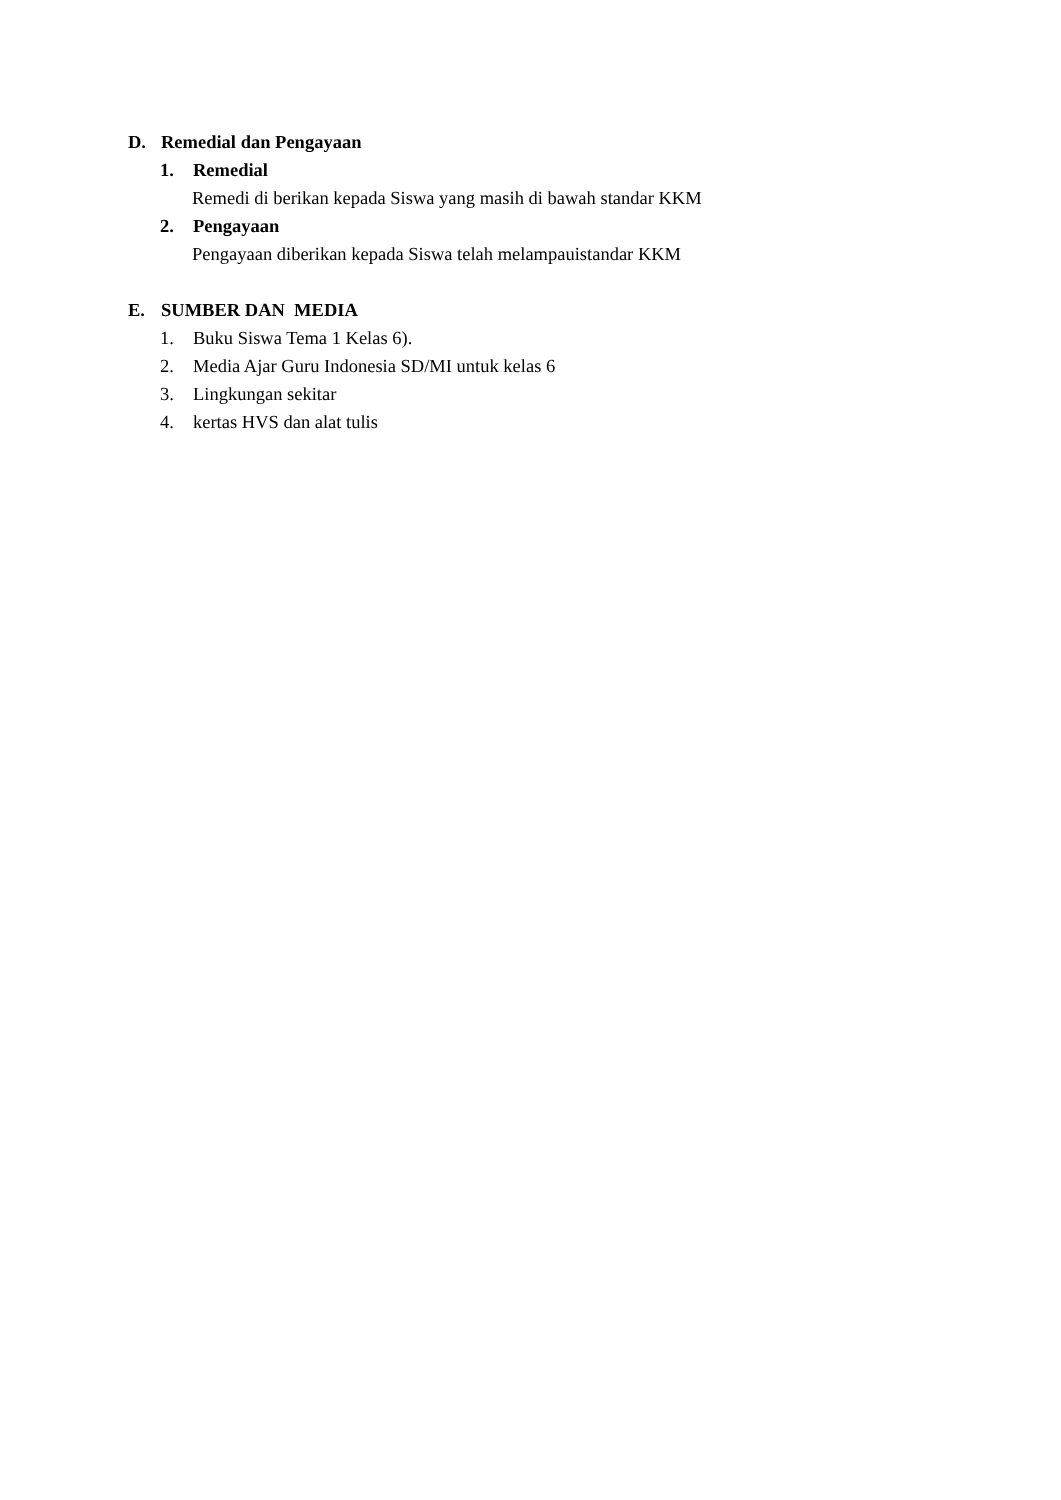D. Remedial dan Pengayaan
1. Remedial
Remedi di berikan kepada Siswa yang masih di bawah standar KKM
2. Pengayaan
Pengayaan diberikan kepada Siswa telah melampauistandar KKM
E. SUMBER DAN MEDIA
1. Buku Siswa Tema 1 Kelas 6).
2. Media Ajar Guru Indonesia SD/MI untuk kelas 6
3. Lingkungan sekitar
4. kertas HVS dan alat tulis